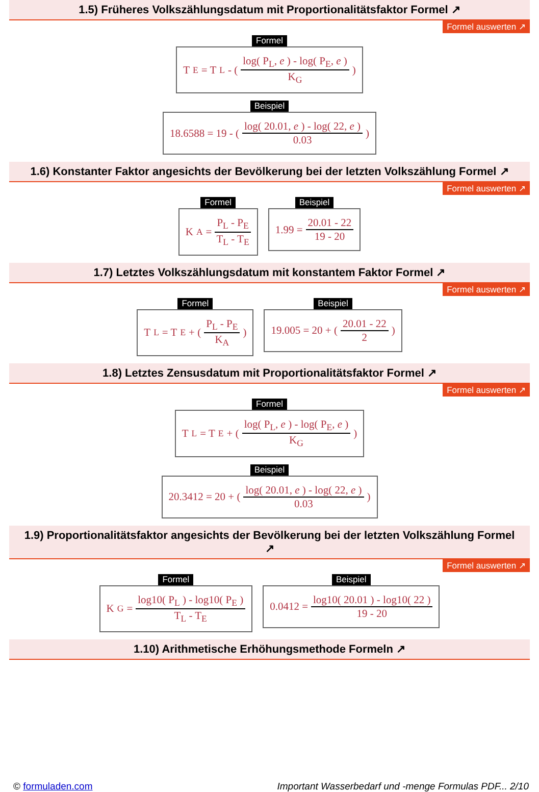1.5) Früheres Volkszählungsdatum mit Proportionalitätsfaktor Formel ↗
Formel auswerten ↗
Formel
T<sub>E</sub> = T<sub>L</sub> - ( log( P<sub>L</sub>, e ) - log( P<sub>E</sub>, e ) K<sub>G</sub> )
Beispiel
18.6588 = 19 - ( log( 20.01, e ) - log( 22, e ) 0.03 )
1.6) Konstanter Faktor angesichts der Bevölkerung bei der letzten Volkszählung Formel ↗
Formel auswerten ↗
Formel
K<sub>A</sub> = P<sub>L</sub> - P<sub>E</sub> T<sub>L</sub> - T<sub>E</sub>
Beispiel
1.99 = 20.01 - 22 19 - 20
1.7) Letztes Volkszählungsdatum mit konstantem Faktor Formel ↗
Formel auswerten ↗
Formel
T<sub>L</sub> = T<sub>E</sub> + ( P<sub>L</sub> - P<sub>E</sub> K<sub>A</sub> )
Beispiel
19.005 = 20 + ( 20.01 - 22 2 )
1.8) Letztes Zensusdatum mit Proportionalitätsfaktor Formel ↗
Formel auswerten ↗
Formel
T<sub>L</sub> = T<sub>E</sub> + ( log( P<sub>L</sub>, e ) - log( P<sub>E</sub>, e ) K<sub>G</sub> )
Beispiel
20.3412 = 20 + ( log( 20.01, e ) - log( 22, e ) 0.03 )
1.9) Proportionalitätsfaktor angesichts der Bevölkerung bei der letzten Volkszählung Formel
↗
Formel auswerten ↗
Formel
K<sub>G</sub> = log10( P<sub>L</sub> ) - log10( P<sub>E</sub> ) T<sub>L</sub> - T<sub>E</sub>
Beispiel
0.0412 = log10( 20.01 ) - log10( 22 ) 19 - 20
1.10) Arithmetische Erhöhungsmethode Formeln ↗
© formuladen.com Important Wasserbedarf und -menge Formulas PDF... 2/10